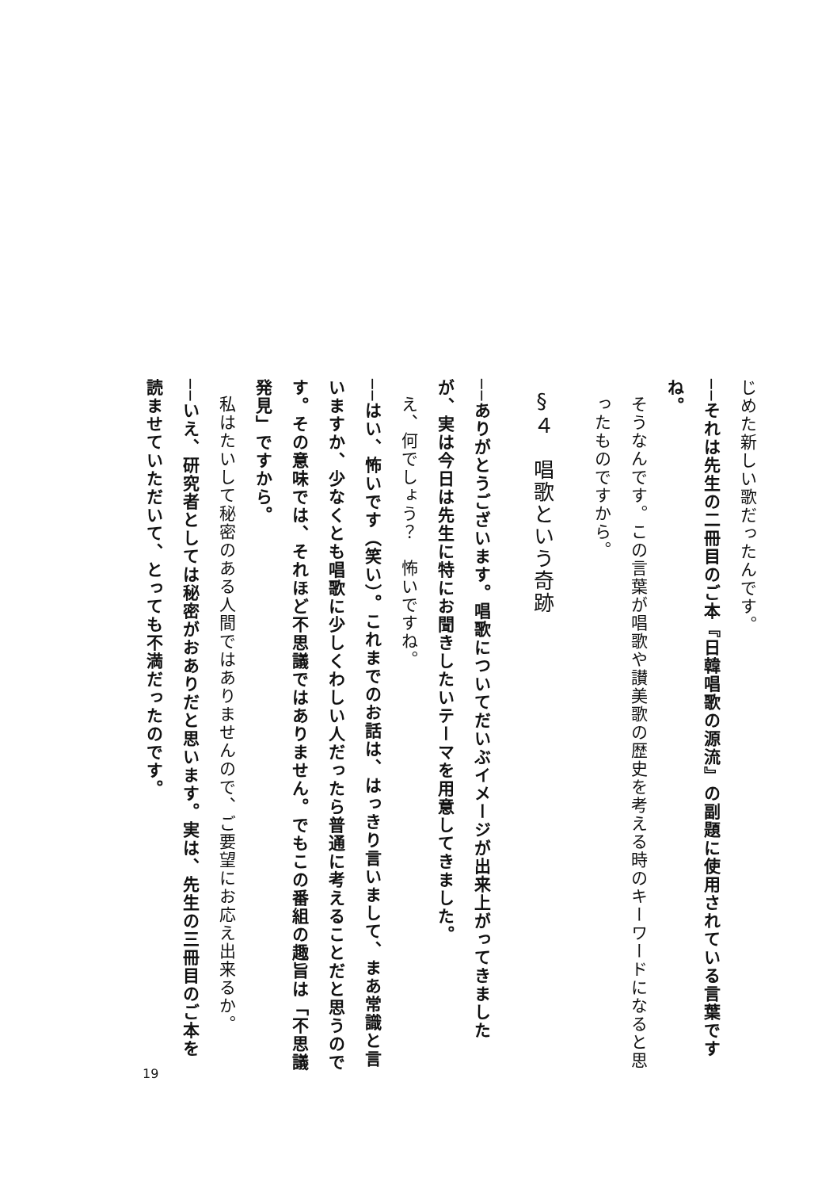じめた新しい歌だったんです。
──それは先生の二冊目のご本『日韓唱歌の源流』の副題に使用されている言葉ですね。
そうなんです。この言葉が唱歌や讃美歌の歴史を考える時のキーワードになると思ったものですから。
§４　唱歌という奇跡
──ありがとうございます。唱歌についてだいぶイメージが出来上がってきましたが、実は今日は先生に特にお聞きしたいテーマを用意してきました。
え、何でしょう？　怖いですね。
──はい、怖いです（笑い）。これまでのお話は、はっきり言いまして、まあ常識と言いますか、少なくとも唱歌に少しくわしい人だったら普通に考えることだと思うのです。その意味では、それほど不思議ではありません。でもこの番組の趣旨は「不思議発見」ですから。
私はたいして秘密のある人間ではありませんので、ご要望にお応え出来るか。
──いえ、研究者としては秘密がおありだと思います。実は、先生の三冊目のご本を読ませていただいて、とっても不満だったのです。
19